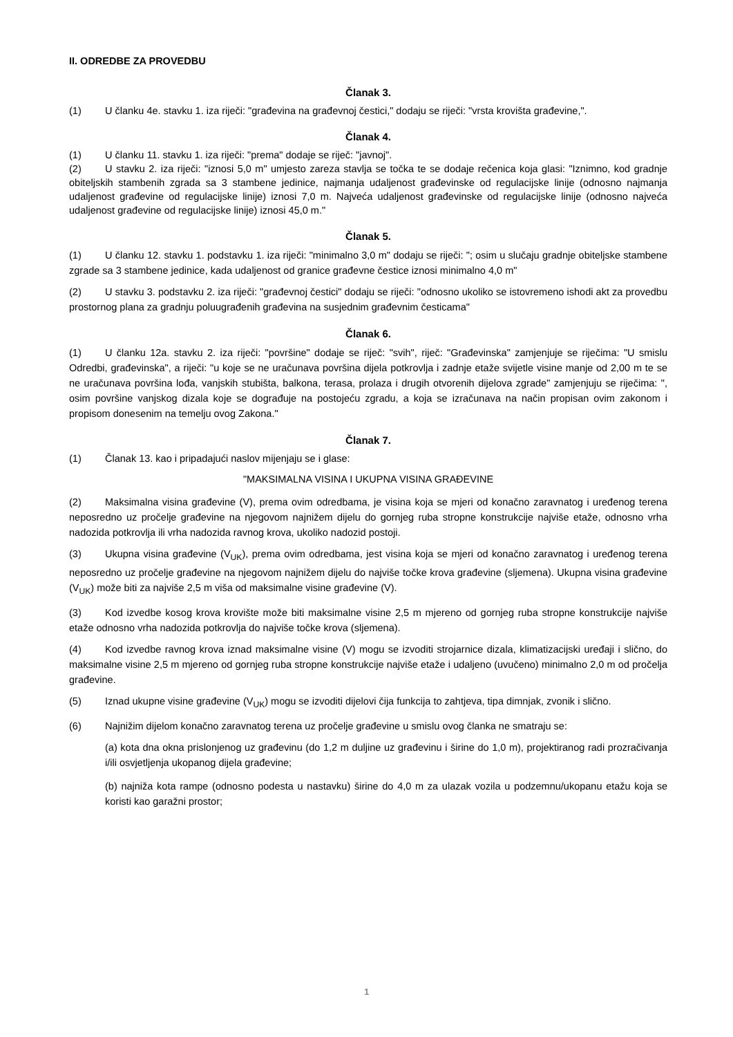II. ODREDBE ZA PROVEDBU
Članak 3.
(1) U članku 4e. stavku 1. iza riječi: "građevina na građevnoj čestici," dodaju se riječi: "vrsta krovišta građevine,".
Članak 4.
(1) U članku 11. stavku 1. iza riječi: "prema" dodaje se riječ: "javnoj".
(2) U stavku 2. iza riječi: "iznosi 5,0 m" umjesto zareza stavlja se točka te se dodaje rečenica koja glasi: "Iznimno, kod gradnje obiteljskih stambenih zgrada sa 3 stambene jedinice, najmanja udaljenost građevinske od regulacijske linije (odnosno najmanja udaljenost građevine od regulacijske linije) iznosi 7,0 m. Najveća udaljenost građevinske od regulacijske linije (odnosno najveća udaljenost građevine od regulacijske linije) iznosi 45,0 m."
Članak 5.
(1) U članku 12. stavku 1. podstavku 1. iza riječi: "minimalno 3,0 m" dodaju se riječi: "; osim u slučaju gradnje obiteljske stambene zgrade sa 3 stambene jedinice, kada udaljenost od granice građevne čestice iznosi minimalno 4,0 m"
(2) U stavku 3. podstavku 2. iza riječi: "građevnoj čestici" dodaju se riječi: "odnosno ukoliko se istovremeno ishodi akt za provedbu prostornog plana za gradnju poluugrađenih građevina na susjednim građevnim česticama"
Članak 6.
(1) U članku 12a. stavku 2. iza riječi: "površine" dodaje se riječ: "svih", riječ: "Građevinska" zamjenjuje se riječima: "U smislu Odredbi, građevinska", a riječi: "u koje se ne uračunava površina dijela potkrovlja i zadnje etaže svijetle visine manje od 2,00 m te se ne uračunava površina lođa, vanjskih stubišta, balkona, terasa, prolaza i drugih otvorenih dijelova zgrade" zamjenjuju se riječima: ", osim površine vanjskog dizala koje se dograđuje na postojeću zgradu, a koja se izračunava na način propisan ovim zakonom i propisom donesenim na temelju ovog Zakona."
Članak 7.
(1) Članak 13. kao i pripadajući naslov mijenjaju se i glase:
"MAKSIMALNA VISINA I UKUPNA VISINA GRAĐEVINE
(2) Maksimalna visina građevine (V), prema ovim odredbama, je visina koja se mjeri od konačno zaravnatog i uređenog terena neposredno uz pročelje građevine na njegovom najnižem dijelu do gornjeg ruba stropne konstrukcije najviše etaže, odnosno vrha nadozida potkrovlja ili vrha nadozida ravnog krova, ukoliko nadozid postoji.
(3) Ukupna visina građevine (V<sub>UK</sub>), prema ovim odredbama, jest visina koja se mjeri od konačno zaravnatog i uređenog terena neposredno uz pročelje građevine na njegovom najnižem dijelu do najviše točke krova građevine (sljemena). Ukupna visina građevine (V<sub>UK</sub>) može biti za najviše 2,5 m viša od maksimalne visine građevine (V).
(3) Kod izvedbe kosog krova krovište može biti maksimalne visine 2,5 m mjereno od gornjeg ruba stropne konstrukcije najviše etaže odnosno vrha nadozida potkrovlja do najviše točke krova (sljemena).
(4) Kod izvedbe ravnog krova iznad maksimalne visine (V) mogu se izvoditi strojarnice dizala, klimatizacijski uređaji i slično, do maksimalne visine 2,5 m mjereno od gornjeg ruba stropne konstrukcije najviše etaže i udaljeno (uvučeno) minimalno 2,0 m od pročelja građevine.
(5) Iznad ukupne visine građevine (V<sub>UK</sub>) mogu se izvoditi dijelovi čija funkcija to zahtjeva, tipa dimnjak, zvonik i slično.
(6) Najnižim dijelom konačno zaravnatog terena uz pročelje građevine u smislu ovog članka ne smatraju se:
(a) kota dna okna prislonjenog uz građevinu (do 1,2 m duljine uz građevinu i širine do 1,0 m), projektiranog radi prozračivanja i/ili osvjetljenja ukopanog dijela građevine;
(b) najniža kota rampe (odnosno podesta u nastavku) širine do 4,0 m za ulazak vozila u podzemnu/ukopanu etažu koja se koristi kao garažni prostor;
1